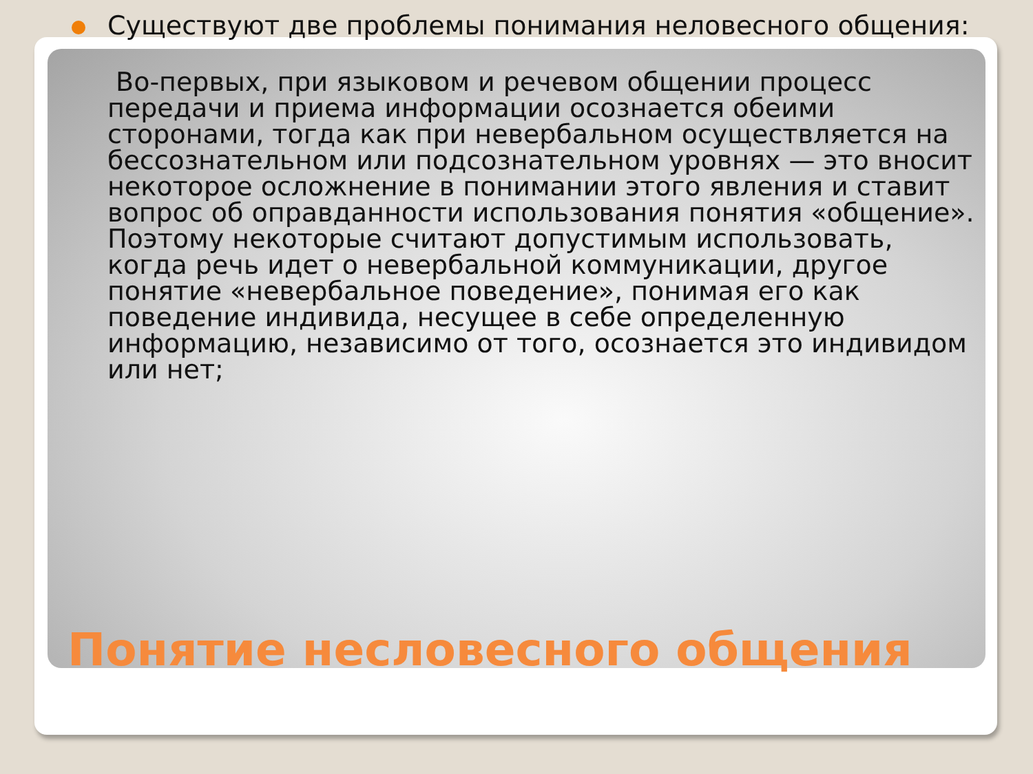Существуют две проблемы понимания неловесного общения:
Во-первых, при языковом и речевом общении процесс передачи и приема информации осознается обеими сторонами, тогда как при невербальном осуществляется на бессознательном или подсознательном уровнях — это вносит некоторое осложнение в понимании этого явления и ставит вопрос об оправданности использования понятия «общение». Поэтому некоторые считают допустимым использовать, когда речь идет о невербальной коммуникации, другое понятие «невербальное поведение», понимая его как поведение индивида, несущее в себе определенную информацию, независимо от того, осознается это индивидом или нет;
Понятие несловесного общения